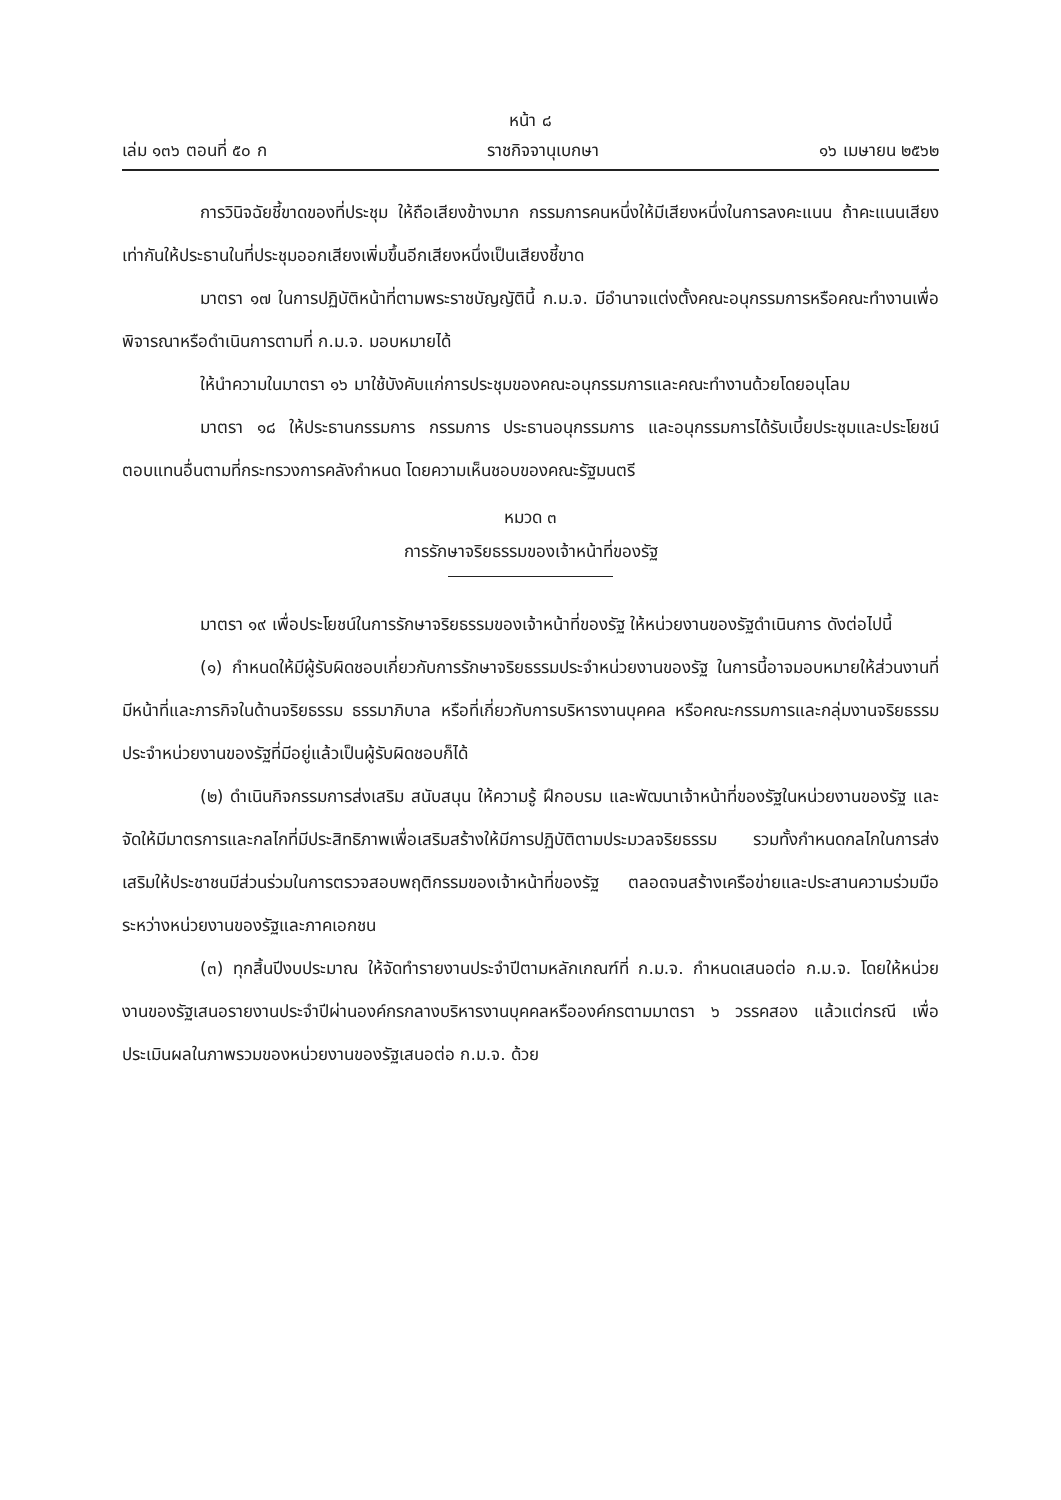หน้า ๘
เล่ม ๑๓๖ ตอนที่ ๕๐ ก ราชกิจจานุเบกษา ๑๖ เมษายน ๒๕๖๒
การวินิจฉัยชี้ขาดของที่ประชุม ให้ถือเสียงข้างมาก กรรมการคนหนึ่งให้มีเสียงหนึ่งในการลงคะแนน ถ้าคะแนนเสียงเท่ากันให้ประธานในที่ประชุมออกเสียงเพิ่มขึ้นอีกเสียงหนึ่งเป็นเสียงชี้ขาด
มาตรา ๑๗ ในการปฏิบัติหน้าที่ตามพระราชบัญญัตินี้ ก.ม.จ. มีอำนาจแต่งตั้งคณะอนุกรรมการหรือคณะทำงานเพื่อพิจารณาหรือดำเนินการตามที่ ก.ม.จ. มอบหมายได้
ให้นำความในมาตรา ๑๖ มาใช้บังคับแก่การประชุมของคณะอนุกรรมการและคณะทำงานด้วยโดยอนุโลม
มาตรา ๑๘ ให้ประธานกรรมการ กรรมการ ประธานอนุกรรมการ และอนุกรรมการได้รับเบี้ยประชุมและประโยชน์ตอบแทนอื่นตามที่กระทรวงการคลังกำหนด โดยความเห็นชอบของคณะรัฐมนตรี
หมวด ๓
การรักษาจริยธรรมของเจ้าหน้าที่ของรัฐ
มาตรา ๑๙ เพื่อประโยชน์ในการรักษาจริยธรรมของเจ้าหน้าที่ของรัฐ ให้หน่วยงานของรัฐดำเนินการ ดังต่อไปนี้
(๑) กำหนดให้มีผู้รับผิดชอบเกี่ยวกับการรักษาจริยธรรมประจำหน่วยงานของรัฐ ในการนี้อาจมอบหมายให้ส่วนงานที่มีหน้าที่และภารกิจในด้านจริยธรรม ธรรมาภิบาล หรือที่เกี่ยวกับการบริหารงานบุคคล หรือคณะกรรมการและกลุ่มงานจริยธรรมประจำหน่วยงานของรัฐที่มีอยู่แล้วเป็นผู้รับผิดชอบก็ได้
(๒) ดำเนินกิจกรรมการส่งเสริม สนับสนุน ให้ความรู้ ฝึกอบรม และพัฒนาเจ้าหน้าที่ของรัฐในหน่วยงานของรัฐ และจัดให้มีมาตรการและกลไกที่มีประสิทธิภาพเพื่อเสริมสร้างให้มีการปฏิบัติตามประมวลจริยธรรม รวมทั้งกำหนดกลไกในการส่งเสริมให้ประชาชนมีส่วนร่วมในการตรวจสอบพฤติกรรมของเจ้าหน้าที่ของรัฐ ตลอดจนสร้างเครือข่ายและประสานความร่วมมือระหว่างหน่วยงานของรัฐและภาคเอกชน
(๓) ทุกสิ้นปีงบประมาณ ให้จัดทำรายงานประจำปีตามหลักเกณฑ์ที่ ก.ม.จ. กำหนดเสนอต่อ ก.ม.จ. โดยให้หน่วยงานของรัฐเสนอรายงานประจำปีผ่านองค์กรกลางบริหารงานบุคคลหรือองค์กรตามมาตรา ๖ วรรคสอง แล้วแต่กรณี เพื่อประเมินผลในภาพรวมของหน่วยงานของรัฐเสนอต่อ ก.ม.จ. ด้วย